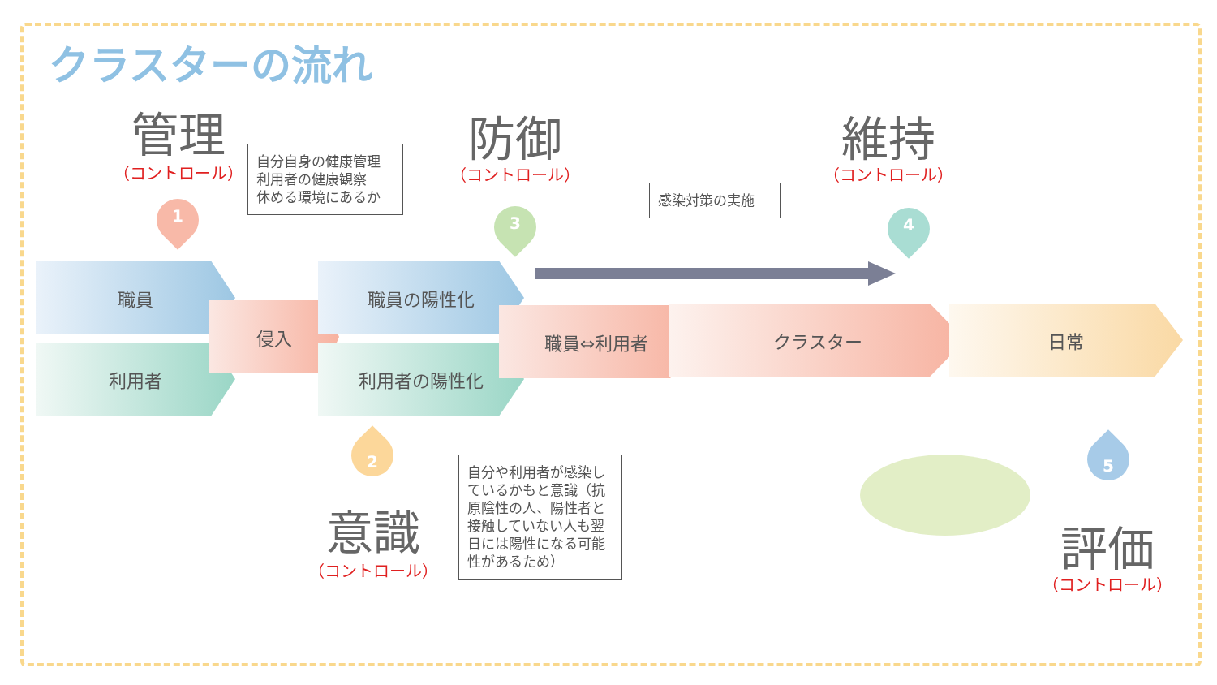クラスターの流れ
管理
（コントロール）
自分自身の健康管理
利用者の健康観察
休める環境にあるか
1
防御
（コントロール）
3
感染対策の実施
維持
（コントロール）
4
職員
利用者
侵入
職員の陽性化
利用者の陽性化
職員⇔利用者 クラスター 日常
2
意識
（コントロール）
自分や利用者が感染しているかもと意識（抗原陰性の人、陽性者と接触していない人も翌日には陽性になる可能性があるため）
5
評価
（コントロール）